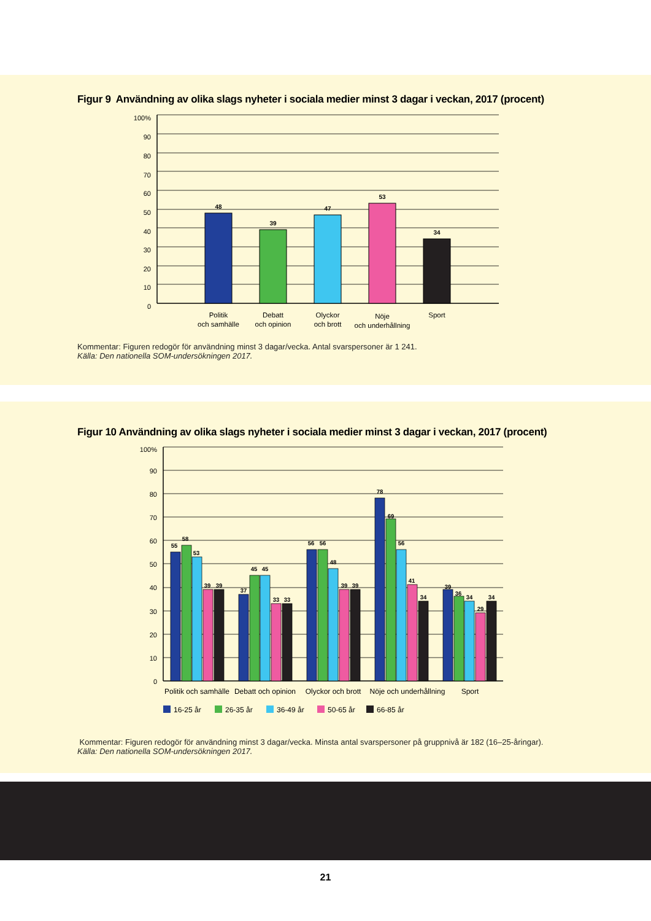Figur 9 Användning av olika slags nyheter i sociala medier minst 3 dagar i veckan, 2017 (procent)
48
39
47
53
34
100%
90
80
70
60
50
40
30
20
10
0
Politik
och samhälle
Debatt
och opinion
Olyckor
och brott
Nöje
och underhållning
Sport
Kommentar: Figuren redogör för användning minst 3 dagar/vecka. Antal svarspersoner är 1 241.
Källa: Den nationella SOM-undersökningen 2017.
Figur 10 Användning av olika slags nyheter i sociala medier minst 3 dagar i veckan, 2017 (procent)
55
58
53
39
39
37
45
45
33
33
56
56
48
39
39
78
69
56
41
34
39
36
34
29
34
100%
90
80
70
60
50
40
30
20
10
0
Politik och samhälle
Debatt och opinion
Olyckor och brott
Nöje och underhållning
Sport
16-25 år
26-35 år
36-49 år
50-65 år
66-85 år
Kommentar: Figuren redogör för användning minst 3 dagar/vecka. Minsta antal svarspersoner på gruppnivå är 182 (16–25-åringar).
Källa: Den nationella SOM-undersökningen 2017.
21